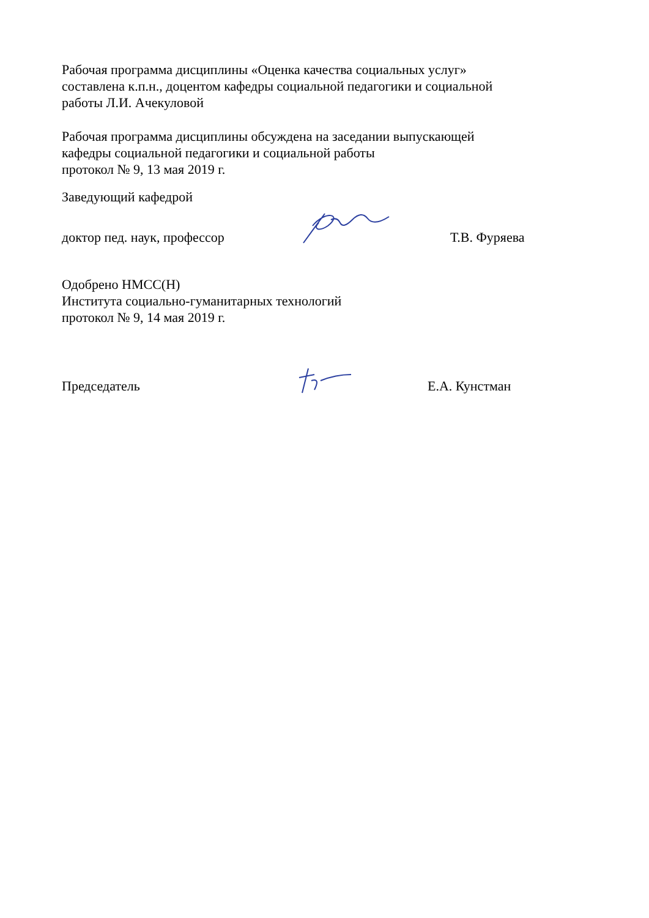Рабочая программа дисциплины «Оценка качества социальных услуг»
составлена к.п.н., доцентом кафедры социальной педагогики и социальной
работы Л.И. Ачекуловой
Рабочая программа дисциплины обсуждена на заседании выпускающей
кафедры социальной педагогики и социальной работы
протокол № 9, 13 мая 2019 г.
Заведующий кафедрой
доктор пед. наук, профессор
Т.В. Фуряева
Одобрено НМСС(Н)
Института социально-гуманитарных технологий
протокол № 9, 14 мая 2019 г.
Председатель
Е.А. Кунстман